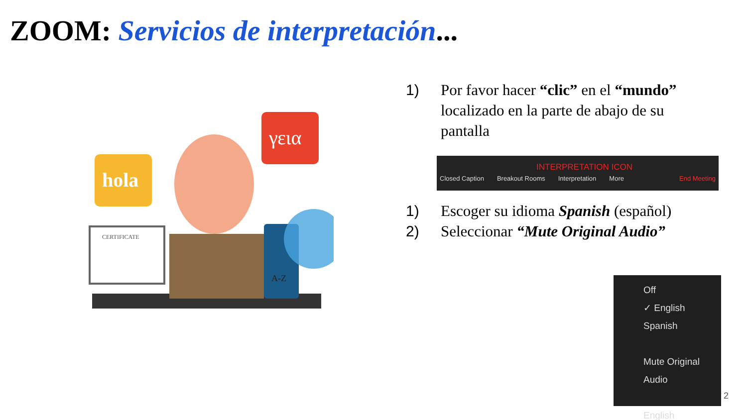ZOOM: Servicios de interpretación...
hola
γεια
CERTIFICATE
A-Z
1) Por favor hacer “clic” en el “mundo” localizado en la parte de abajo de su pantalla
INTERPRETATION ICON
Closed Caption Breakout Rooms Interpretation More End Meeting
1) Escoger su idioma Spanish (español)
2) Seleccionar “Mute Original Audio”
Off
✓ English
Spanish
Mute Original Audio
English
2